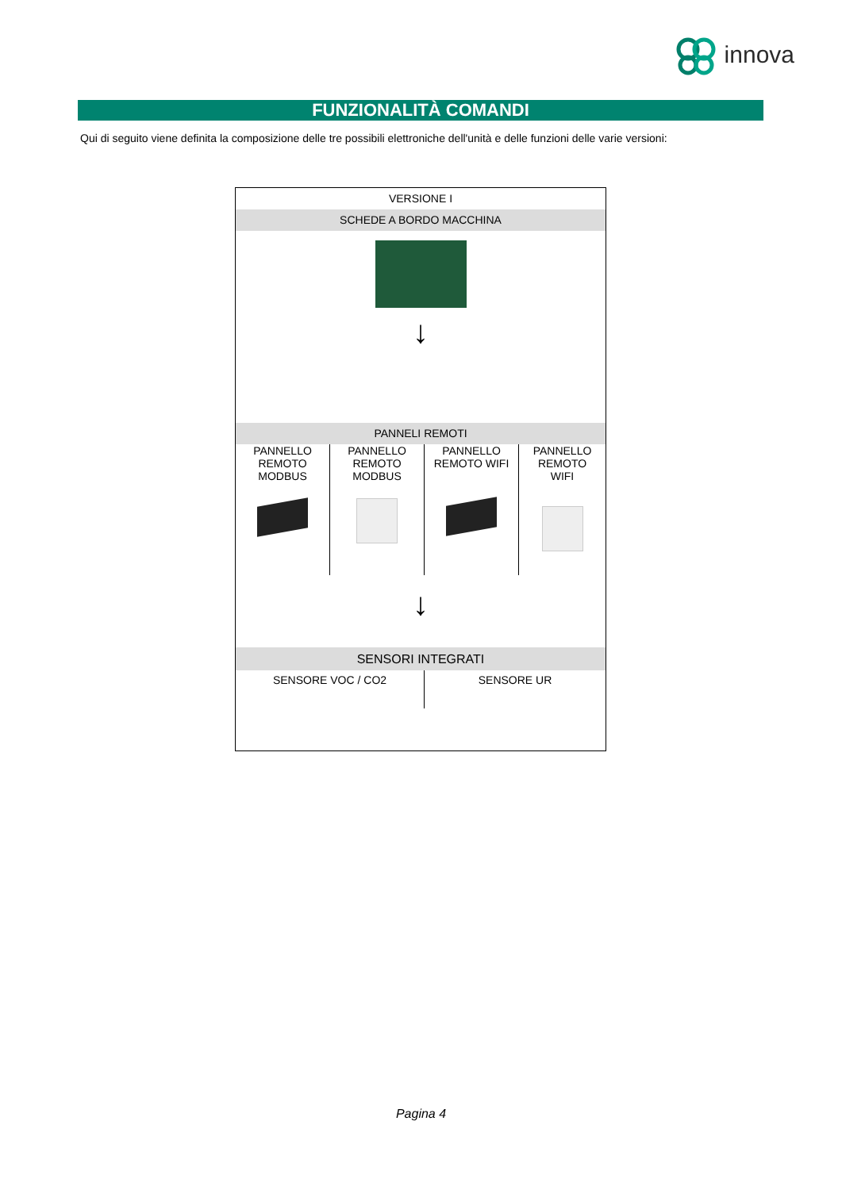innova
FUNZIONALITÀ COMANDI
Qui di seguito viene definita la composizione delle tre possibili elettroniche dell'unità e delle funzioni delle varie versioni:
| VERSIONE I | | | |
| SCHEDE A BORDO MACCHINA | | | |
| ↓ | | | |
| PANNELI REMOTI | | | |
| PANNELLO REMOTO MODBUS | PANNELLO REMOTO MODBUS | PANNELLO REMOTO WIFI | PANNELLO REMOTO WIFI |
| ↓ | | | |
| SENSORI INTEGRATI | | | |
| SENSORE VOC / CO2 | | SENSORE UR | |
Pagina 4